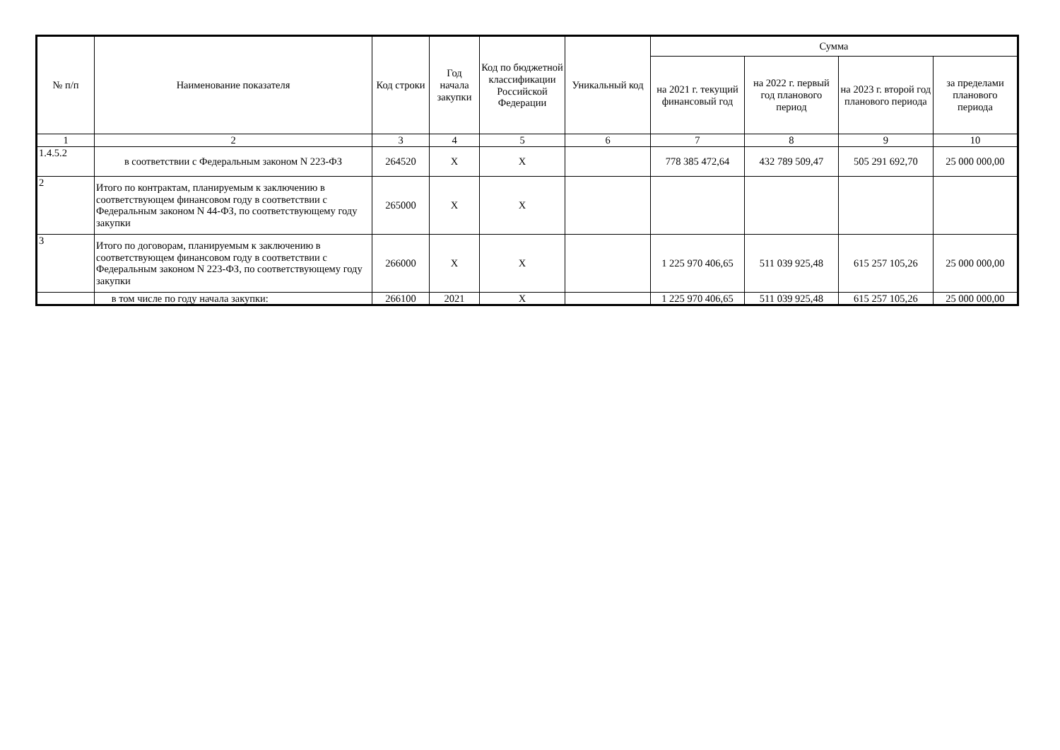| № п/п | Наименование показателя | Код строки | Год начала закупки | Код по бюджетной классификации Российской Федерации | Уникальный код | Сумма | | | |
| --- | --- | --- | --- | --- | --- | --- | --- | --- | --- |
| | | | | | | на 2021 г. текущий финансовый год | на 2022 г. первый год планового период | на 2023 г. второй год планового периода | за пределами планового периода |
| 1 | 2 | 3 | 4 | 5 | 6 | 7 | 8 | 9 | 10 |
| 1.4.5.2 | в соответствии с Федеральным законом N 223-ФЗ | 264520 | X | X | | 778 385 472,64 | 432 789 509,47 | 505 291 692,70 | 25 000 000,00 |
| 2 | Итого по контрактам, планируемым к заключению в соответствующем финансовом году в соответствии с Федеральным законом N 44-ФЗ, по соответствующему году закупки | 265000 | X | X | | | | | |
| 3 | Итого по договорам, планируемым к заключению в соответствующем финансовом году в соответствии с Федеральным законом N 223-ФЗ, по соответствующему году закупки | 266000 | X | X | | 1 225 970 406,65 | 511 039 925,48 | 615 257 105,26 | 25 000 000,00 |
| | в том числе по году начала закупки: | 266100 | 2021 | X | | 1 225 970 406,65 | 511 039 925,48 | 615 257 105,26 | 25 000 000,00 |